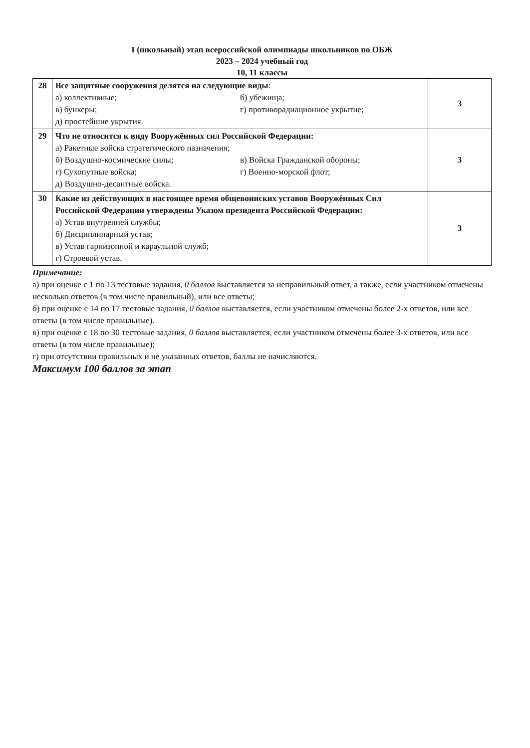I (школьный) этап всероссийской олимпиады школьников по ОБЖ
2023 – 2024 учебный год
10, 11 классы
| 28 | Все защитные сооружения делятся на следующие виды : а) коллективные; б) убежища; в) бункеры; г) противорадиационное укрытие; д) простейшие укрытия. | 3 |
| 29 | Что не относится к виду Вооружённых сил Российской Федерации: а) Ракетные войска стратегического назначения; б) Воздушно-космические силы; в) Войска Гражданской обороны; г) Сухопутные войска; г) Военно-морской флот; д) Воздушно-десантные войска. | 3 |
| 30 | Какие из действующих в настоящее время общевоинских уставов Вооружённых Сил Российской Федерации утверждены Указом президента Российской Федерации: а) Устав внутренней службы; б) Дисциплинарный устав; в) Устав гарнизонной и караульной служб; г) Строевой устав. | 3 |
Примечание:
а) при оценке с 1 по 13 тестовые задания, 0 баллов выставляется за неправильный ответ, а также, если участником отмечены несколько ответов (в том числе правильный), или все ответы;
б) при оценке с 14 по 17 тестовые задания, 0 баллов выставляется, если участником отмечены более 2-х ответов, или все ответы (в том числе правильные).
в) при оценке с 18 по 30 тестовые задания, 0 баллов выставляется, если участником отмечены более 3-х ответов, или все ответы (в том числе правильные);
г) при отсутствии правильных и не указанных ответов, баллы не начисляются.
Максимум 100 баллов за этап